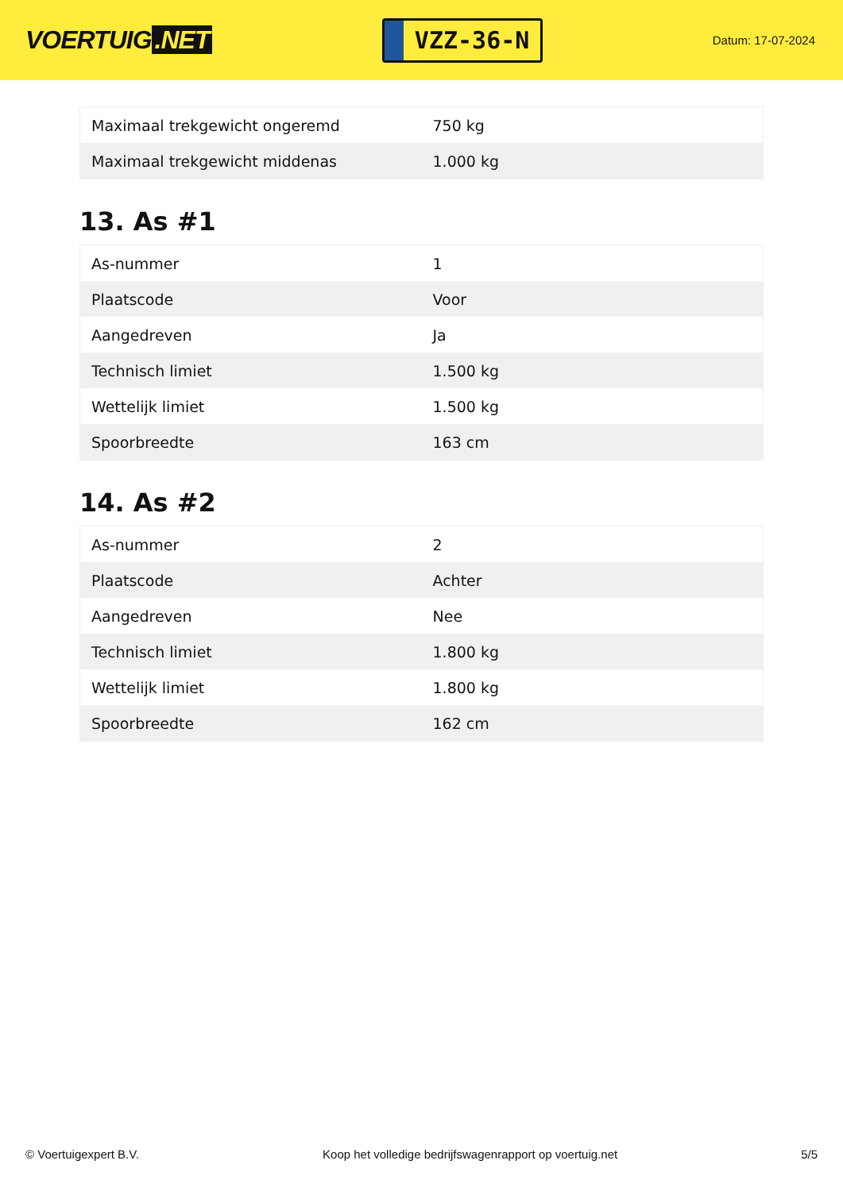VOERTUIG.NET
VZZ-36-N
Datum: 17-07-2024
| Maximaal trekgewicht ongeremd | 750 kg |
| Maximaal trekgewicht middenas | 1.000 kg |
13. As #1
| As-nummer | 1 |
| Plaatscode | Voor |
| Aangedreven | Ja |
| Technisch limiet | 1.500 kg |
| Wettelijk limiet | 1.500 kg |
| Spoorbreedte | 163 cm |
14. As #2
| As-nummer | 2 |
| Plaatscode | Achter |
| Aangedreven | Nee |
| Technisch limiet | 1.800 kg |
| Wettelijk limiet | 1.800 kg |
| Spoorbreedte | 162 cm |
© Voertuigexpert B.V. Koop het volledige bedrijfswagenrapport op voertuig.net 5/5